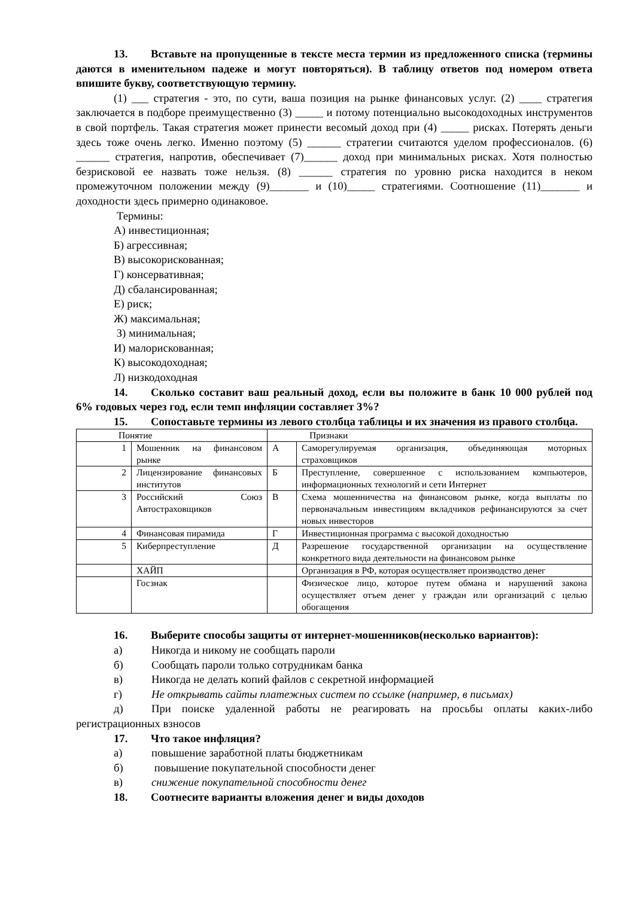13. Вставьте на пропущенные в тексте места термин из предложенного списка (термины даются в именительном падеже и могут повторяться). В таблицу ответов под номером ответа впишите букву, соответствующую термину.
(1) ___ стратегия - это, по сути, ваша позиция на рынке финансовых услуг. (2) ____ стратегия заключается в подборе преимущественно (3) _____ и потому потенциально высокодоходных инструментов в свой портфель. Такая стратегия может принести весомый доход при (4) _____ рисках. Потерять деньги здесь тоже очень легко. Именно поэтому (5) ______ стратегии считаются уделом профессионалов. (6) ______ стратегия, напротив, обеспечивает (7)______ доход при минимальных рисках. Хотя полностью безрисковой ее назвать тоже нельзя. (8) ______ стратегия по уровню риска находится в неком промежуточном положении между (9)_______ и (10)_____ стратегиями. Соотношение (11)_______ и доходности здесь примерно одинаковое.
Термины:
А) инвестиционная;
Б) агрессивная;
В) высокорискованная;
Г) консервативная;
Д) сбалансированная;
Е) риск;
Ж) максимальная;
З) минимальная;
И) малорискованная;
К) высокодоходная;
Л) низкодоходная
14. Сколько составит ваш реальный доход, если вы положите в банк 10 000 рублей под 6% годовых через год, если темп инфляции составляет 3%?
15. Сопоставьте термины из левого столбца таблицы и их значения из правого столбца.
| Понятие | | Признаки | |
| 1 | Мошенник на финансовом рынке | А | Саморегулируемая организация, объединяющая моторных страховщиков |
| 2 | Лицензирование финансовых институтов | Б | Преступление, совершенное с использованием компьютеров, информационных технологий и сети Интернет |
| 3 | Российский Союз Автостраховщиков | В | Схема мошенничества на финансовом рынке, когда выплаты по первоначальным инвестициям вкладчиков рефинансируются за счет новых инвесторов |
| 4 | Финансовая пирамида | Г | Инвестиционная программа с высокой доходностью |
| 5 | Киберпреступление | Д | Разрешение государственной организации на осуществление конкретного вида деятельности на финансовом рынке |
| | ХАЙП | | Организация в РФ, которая осуществляет производство денег |
| | Госзнак | | Физическое лицо, которое путем обмана и нарушений закона осуществляет отъем денег у граждан или организаций с целью обогащения |
16. Выберите способы защиты от интернет-мошенников(несколько вариантов):
а) Никогда и никому не сообщать пароли
б) Сообщать пароли только сотрудникам банка
в) Никогда не делать копий файлов с секретной информацией
г) Не открывать сайты платежных систем по ссылке (например, в письмах)
д) При поиске удаленной работы не реагировать на просьбы оплаты каких-либо регистрационных взносов
17. Что такое инфляция?
а) повышение заработной платы бюджетникам
б) повышение покупательной способности денег
в) снижение покупательной способности денег
18. Соотнесите варианты вложения денег и виды доходов